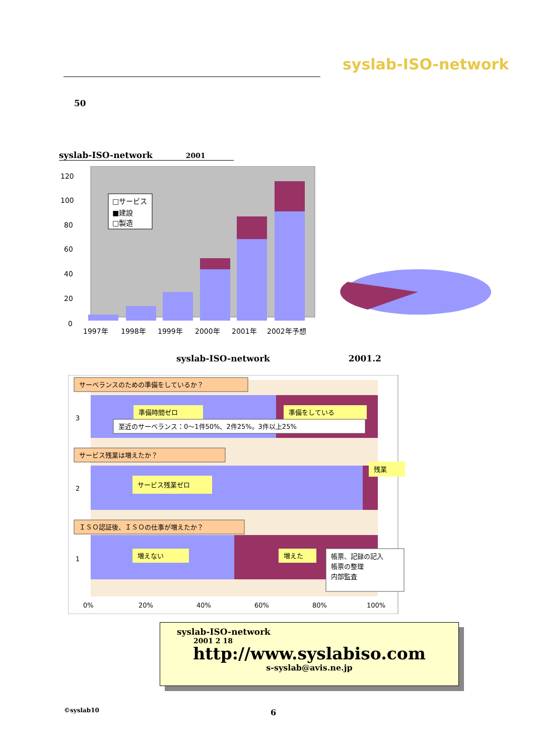syslab-ISO-network
50
syslab-ISO-network 2001
120
100
80
60
40
20
0
1997年
1998年
1999年
2000年
2001年
2002年予想
□サービス
■建設
□製造
syslab-ISO-network 2001.2
サーベランスのための準備をしているか？
3
準備時間ゼロ
準備をしている
至近のサーベランス：0～1件50%、2件25%。3件以上25%
サービス残業は増えたか？
2
サービス残業ゼロ
残業
ＩＳＯ認証後、ＩＳＯの仕事が増えたか？
1
増えない
増えた
帳票、記録の記入
帳票の整理
内部監査
0%
20%
40%
60%
80%
100%
syslab-ISO-network
2001 2 18
http://www.syslabiso.com
s-syslab@avis.ne.jp
©syslab10 6